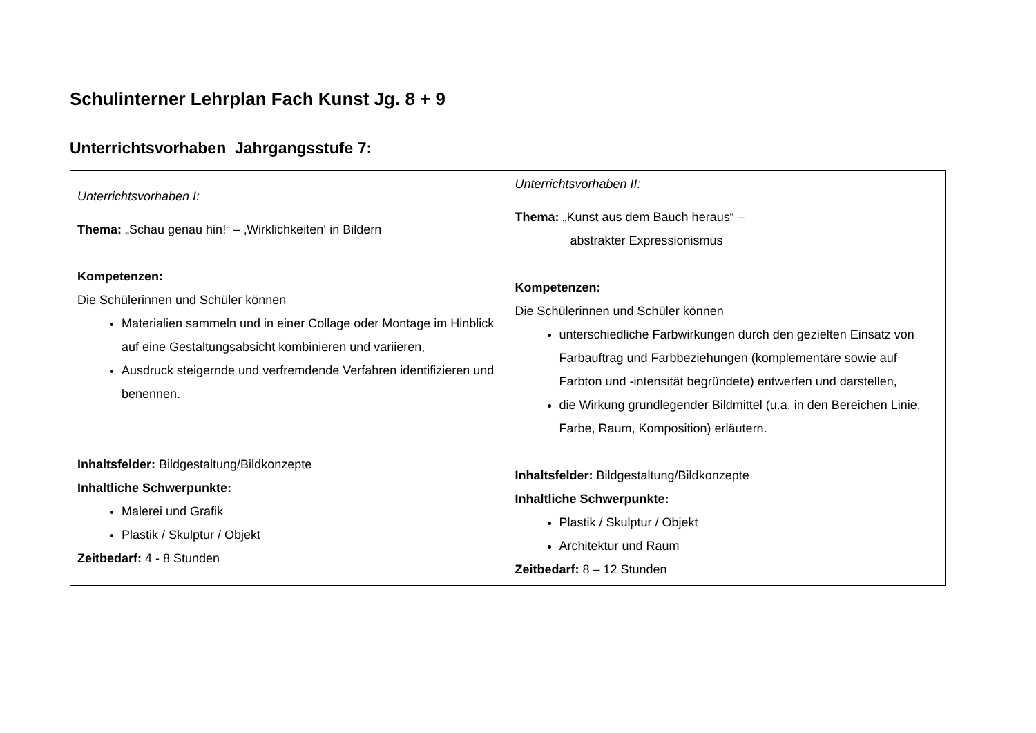Schulinterner Lehrplan Fach Kunst Jg. 8 + 9
Unterrichtsvorhaben Jahrgangsstufe 7:
| Unterrichtsvorhaben I: Thema: „Schau genau hin!“ – ‚Wirklichkeiten‘ in Bildern Kompetenzen: Die Schülerinnen und Schüler können Materialien sammeln und in einer Collage oder Montage im Hinblick auf eine Gestaltungsabsicht kombinieren und variieren, Ausdruck steigernde und verfremdende Verfahren identifizieren und benennen. Inhaltsfelder: Bildgestaltung/Bildkonzepte Inhaltliche Schwerpunkte: Malerei und Grafik Plastik / Skulptur / Objekt Zeitbedarf: 4 - 8 Stunden | Unterrichtsvorhaben II: Thema: „Kunst aus dem Bauch heraus“ – abstrakter Expressionismus Kompetenzen: Die Schülerinnen und Schüler können unterschiedliche Farbwirkungen durch den gezielten Einsatz von Farbauftrag und Farbbeziehungen (komplementäre sowie auf Farbton und -intensität begründete) entwerfen und darstellen, die Wirkung grundlegender Bildmittel (u.a. in den Bereichen Linie, Farbe, Raum, Komposition) erläutern. Inhaltsfelder: Bildgestaltung/Bildkonzepte Inhaltliche Schwerpunkte: Plastik / Skulptur / Objekt Architektur und Raum Zeitbedarf: 8 – 12 Stunden |